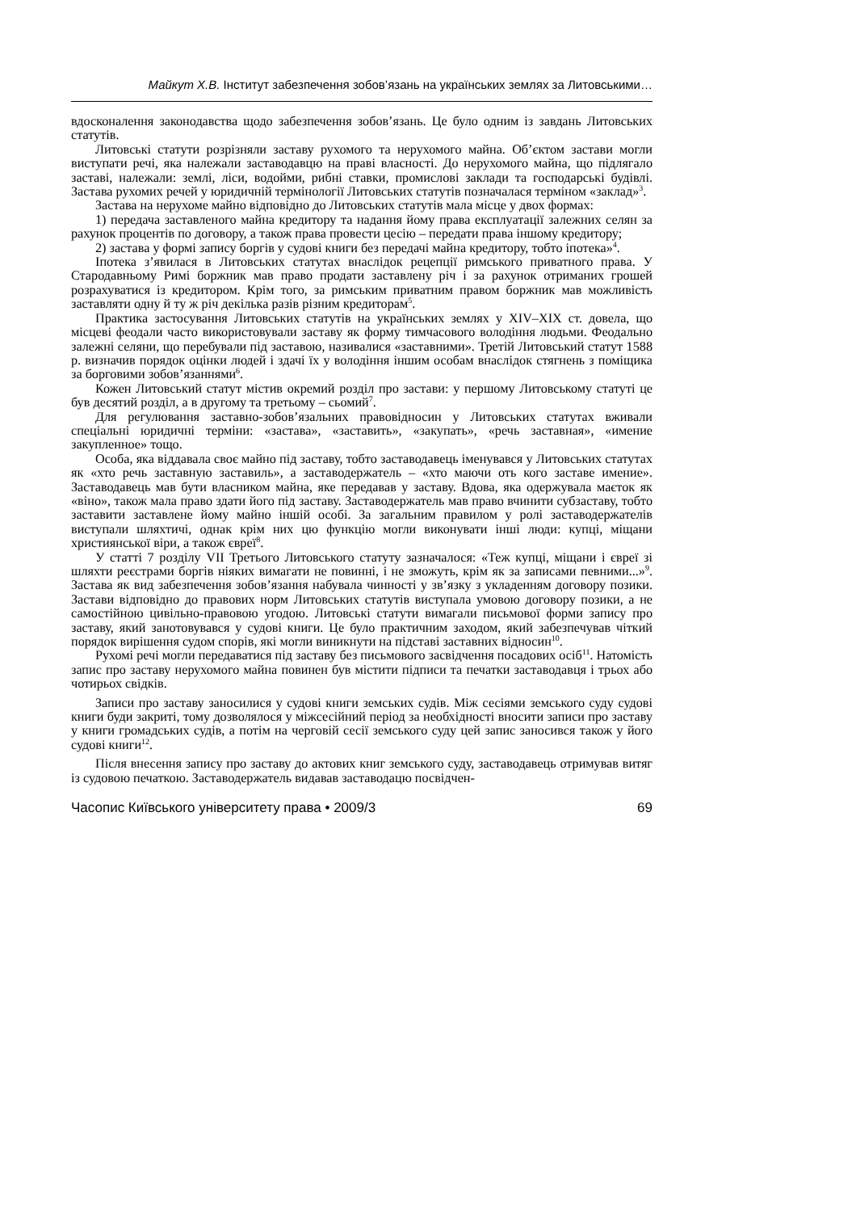Майкут Х.В. Інститут забезпечення зобов’язань на українських землях за Литовськими…
вдосконалення законодавства щодо забезпечення зобов’язань. Це було одним із завдань Литовських статутів.
Литовські статути розрізняли заставу рухомого та нерухомого майна. Об’єктом застави могли виступати речі, яка належали заставодавцю на праві власності. До нерухомого майна, що підлягало заставі, належали: землі, ліси, водойми, рибні ставки, промислові заклади та господарські будівлі. Застава рухомих речей у юридичній термінології Литовських статутів позначалася терміном «заклад»<sup>3</sup>.
Застава на нерухоме майно відповідно до Литовських статутів мала місце у двох формах:
1) передача заставленого майна кредитору та надання йому права експлуатації залежних селян за рахунок процентів по договору, а також права провести цесію – передати права іншому кредитору;
2) застава у формі запису боргів у судові книги без передачі майна кредитору, тобто іпотека»<sup>4</sup>.
Іпотека з’явилася в Литовських статутах внаслідок рецепції римського приватного права. У Стародавньому Римі боржник мав право продати заставлену річ і за рахунок отриманих грошей розрахуватися із кредитором. Крім того, за римським приватним правом боржник мав можливість заставляти одну й ту ж річ декілька разів різним кредиторам<sup>5</sup>.
Практика застосування Литовських статутів на українських землях у XIV–XIX ст. довела, що місцеві феодали часто використовували заставу як форму тимчасового володіння людьми. Феодально залежні селяни, що перебували під заставою, називалися «заставними». Третій Литовський статут 1588 р. визначив порядок оцінки людей і здачі їх у володіння іншим особам внаслідок стягнень з поміщика за борговими зобов’язаннями<sup>6</sup>.
Кожен Литовський статут містив окремий розділ про застави: у першому Литовському статуті це був десятий розділ, а в другому та третьому – сьомий<sup>7</sup>.
Для регулювання заставно-зобов’язальних правовідносин у Литовських статутах вживали спеціальні юридичні терміни: «застава», «заставить», «закупать», «речь заставная», «имение закупленное» тощо.
Особа, яка віддавала своє майно під заставу, тобто заставодавець іменувався у Литовських статутах як «хто речь заставную заставиль», а заставодержатель – «хто маючи оть кого заставе имение». Заставодавець мав бути власником майна, яке передавав у заставу. Вдова, яка одержувала маєток як «віно», також мала право здати його під заставу. Заставодержатель мав право вчинити субзаставу, тобто заставити заставлене йому майно іншій особі. За загальним правилом у ролі заставодержателів виступали шляхтичі, однак крім них цю функцію могли виконувати інші люди: купці, міщани християнської віри, а також євреї<sup>8</sup>.
У статті 7 розділу VII Третього Литовського статуту зазначалося: «Теж купці, міщани і євреї зі шляхти реєстрами боргів ніяких вимагати не повинні, і не зможуть, крім як за записами певними...»<sup>9</sup>. Застава як вид забезпечення зобов’язання набувала чинності у зв’язку з укладенням договору позики. Застави відповідно до правових норм Литовських статутів виступала умовою договору позики, а не самостійною цивільно-правовою угодою. Литовські статути вимагали письмової форми запису про заставу, який занотовувався у судові книги. Це було практичним заходом, який забезпечував чіткий порядок вирішення судом спорів, які могли виникнути на підставі заставних відносин<sup>10</sup>.
Рухомі речі могли передаватися під заставу без письмового засвідчення посадових осіб<sup>11</sup>. Натомість запис про заставу нерухомого майна повинен був містити підписи та печатки заставодавця і трьох або чотирьох свідків.
Записи про заставу заносилися у судові книги земських судів. Між сесіями земського суду судові книги буди закриті, тому дозволялося у міжсесійний період за необхідності вносити записи про заставу у книги громадських судів, а потім на черговій сесії земського суду цей запис заносився також у його судові книги<sup>12</sup>.
Після внесення запису про заставу до актових книг земського суду, заставодавець отримував витяг із судовою печаткою. Заставодержатель видавав заставодацю посвідчен-
Часопис Київського університету права • 2009/3 69